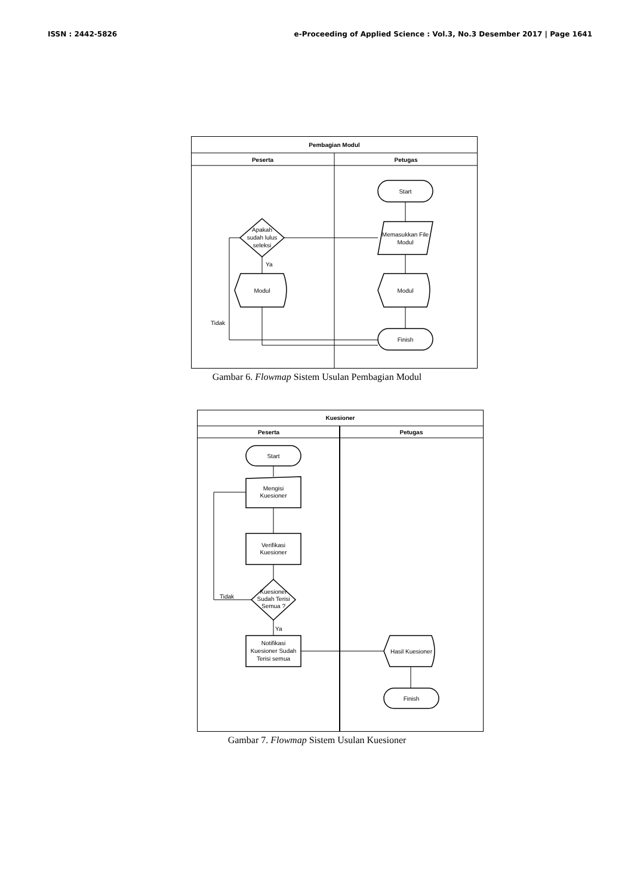ISSN : 2442-5826 e-Proceeding of Applied Science : Vol.3, No.3 Desember 2017 | Page 1641
Pembagian Modul
Peserta
Petugas
Start
Memasukkan File
Modul
Apakah
sudah lulus
seleksi
Ya
Modul
Modul
Tidak
Finish
Gambar 6. Flowmap Sistem Usulan Pembagian Modul
Kuesioner
Peserta
Petugas
Start
Mengisi
Kuesioner
Verifikasi
Kuesioner
Kuesioner
Sudah Terisi
Semua ?
Tidak
Ya
Notifikasi
Kuesioner Sudah
Terisi semua
Hasil Kuesioner
Finish
Gambar 7. Flowmap Sistem Usulan Kuesioner